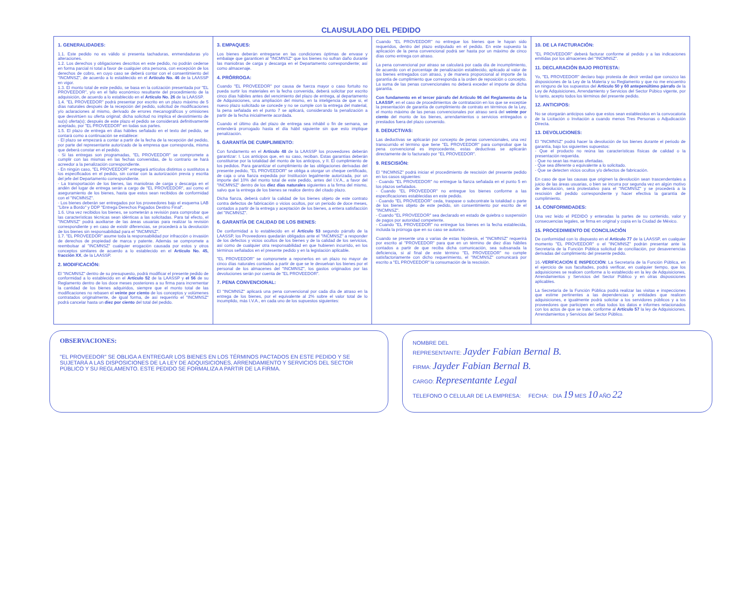CLAUSULADO DEL PEDIDO
1. GENERALIDADES:
1.1. Este pedido no es válido si presenta tachaduras, enmendaduras y/o alteraciones.
1.2. Los derechos y obligaciones descritos en este pedido, no podrán cederse en forma parcial ni total a favor de cualquier otra persona, con excepción de los derechos de cobro, en cuyo caso se deberá contar con el consentimiento del "INCMNSZ", de acuerdo a lo establecido en el Artículo No. 46 de la LAASSP en vigor.
1.3. El monto total de este pedido, se basa en la cotización presentada por "EL PROVEEDOR", y/o en el fallo económico resultante del procedimiento de la adquisición, de acuerdo a lo establecido en el Artículo No. 26 de la LAASSP.
1.4. "EL PROVEEDOR" podrá presentar por escrito en un plazo máximo de 5 días naturales después de la recepción del pedido, solicitud de modificaciones y/o aclaraciones al mismo, derivado de errores mecanográficos y omisiones que desvirtúen su oferta original; dicha solicitud no implica el desistimiento de su(s) oferta(s); después de este plazo el pedido se considerará definitivamente aceptado, por "EL PROVEEDOR" en todas sus partes.
1.5. El plazo de entrega en días hábiles señalado en el texto del pedido, se contará como a continuación se establece:
- El plazo se empezará a contar a partir de la fecha de la recepción del pedido, por parte del representante autorizado de la empresa que corresponda, misma que deberá constar en el pedido.
- Si las entregas son programadas, "EL PROVEEDOR" se compromete a cumplir con las mismas en las fechas convenidas, de lo contrario se hará acreedor a la penalización correspondiente.
- En ningún caso, "EL PROVEEDOR" entregará artículos distintos o sustitutos a los especificados en el pedido, sin contar con la autorización previa y escrita del jefe del Departamento correspondiente.
- La transportación de los bienes, las maniobras de carga y descarga en el andén del lugar de entrega serán a cargo de "EL PROVEEDOR", así como el aseguramiento de los bienes, hasta que estos sean recibidos de conformidad con el "INCMNSZ".
- Los bienes deberán ser entregados por los proveedores bajo el esquema LAB "Libre a Bordo" y DDP "Entrega Derechos Pagados Destino Final".
1.6. Una vez recibidos los bienes, se someterán a revisión para comprobar que las características técnicas sean idénticas a las solicitadas. Para tal efecto, el "INCMNSZ" podrá auxiliarse de las áreas usuarias para realizar la revisión correspondiente y en caso de existir diferencias, se procederá a la devolución de los bienes sin responsabilidad para el "INCMNSZ".
1.7. "EL PROVEEDOR" asume toda la responsabilidad por infracción o invasión de derechos de propiedad de marca y patente. Además se compromete a reembolsar al "INCMNSZ" cualquier erogación causada por estos y otros conceptos similares de acuerdo a lo establecido en el Artículo No. 45, fracción XX, de la LAASSP.
2. MODIFICACIÓN:
El "INCMNSZ" dentro de su presupuesto, podrá modificar el presente pedido de conformidad a lo establecido en el Artículo 52 de la LAASSP y el 56 de su Reglamento dentro de los doce meses posteriores a su firma para incrementar la cantidad de los bienes adquiridos, siempre que el monto total de las modificaciones no rebasen el veinte por ciento de los conceptos y volúmenes contratados originalmente, de igual forma, de así requerirlo el "INCMNSZ" podrá cancelar hasta un diez por ciento del total del pedido.
3. EMPAQUES:
Los bienes deberán entregarse en las condiciones óptimas de envase y embalaje que garanticen al "INCMNSZ" que los bienes no sufran daño durante las maniobras de carga y descarga en el Departamento correspondiente; así como almacenaje.
4. PRÓRROGA:
Cuando "EL PROVEEDOR" por causa de fuerza mayor o caso fortuito no pueda surtir los materiales en la fecha convenida, deberá solicitar por escrito cinco días hábiles antes del vencimiento del plazo de entrega, al departamento de Adquisiciones, una ampliación del mismo, en la inteligencia de que si, el nuevo plazo solicitado se concede y no se cumple con la entrega del material, la pena señalada en el punto 7 se aplicará, considerando la penalización a partir de la fecha inicialmente acordada.
Cuando el último día del plazo de entrega sea inhábil o fin de semana, se entenderá prorrogado hasta el día hábil siguiente sin que esto implique penalización.
5. GARANTÍA DE CUMPLIMIENTO:
Con fundamento en el Artículo 48 de la LAASSP los proveedores deberán garantizar: I. Los anticipos que, en su caso, reciban. Estas garantías deberán constituirse por la totalidad del monto de los anticipos, y II. El cumplimiento de los pedidos. Para garantizar el cumplimiento de las obligaciones derivadas del presente pedido, "EL PROVEEDOR" se obliga a otorgar un cheque certificado, de caja o una fianza expedida por Institución legalmente autorizada, por un importe del 10% del monto total de este pedido, antes del I.V.A., a favor del "INCMNSZ" dentro de los diez días naturales siguientes a la firma del mismo, salvo que la entrega de los bienes se realice dentro del citado plazo.
Dicha fianza, deberá cubrir la calidad de los bienes objeto de este contrato contra defectos de fabricación o vicios ocultos, por un periodo de doce meses, contados a partir de la entrega y aceptación de los bienes, a entera satisfacción del "INCMNSZ".
6. GARANTÍA DE CALIDAD DE LOS BIENES:
De conformidad a lo establecido en el Artículo 53 segundo párrafo de la LAASSP, los Proveedores quedarán obligados ante el "INCMNSZ" a responder de los defectos y vicios ocultos de los bienes y de la calidad de los servicios, así como de cualquier otra responsabilidad en que hubieren incurrido, en los términos señalados en el presente pedido y en la legislación aplicable.
"EL PROVEEDOR" se compromete a reponerlos en un plazo no mayor de cinco días naturales contados a partir de que se le devuelvan los bienes por el personal de los almacenes del "INCMNSZ", los gastos originados por las devoluciones serán por cuenta de "EL PROVEEDOR".
7. PENA CONVENCIONAL:
El "INCMNSZ" aplicará una pena convencional por cada día de atraso en la entrega de los bienes, por el equivalente al 2% sobre el valor total de lo incumplido, más I.V.A., en cada uno de los supuestos siguientes:
Cuando "EL PROVEEDOR" no entregue los bienes que le hayan sido requeridos, dentro del plazo estipulado en el pedido. En este supuesto la aplicación de la pena convencional podrá ser hasta por un máximo de cinco días como entrega con atraso.
La pena convencional por atraso se calculará por cada día de incumplimiento, de acuerdo con el porcentaje de penalización establecido, aplicado al valor de los bienes entregados con atraso, y de manera proporcional al importe de la garantía de cumplimiento que corresponda a la orden de reposición o concepto. La suma de las penas convencionales no deberá exceder el importe de dicha garantía.
Con fundamento en el tercer párrafo del Artículo 96 del Reglamento de la LAASSP, en el caso de procedimientos de contratación en los que se exceptúe la presentación de garantía de cumplimiento de contrato en términos de la Ley, el monto máximo de las penas convencionales por atraso será del veinte por ciento del monto de los bienes, arrendamientos o servicios entregados o prestados fuera del plazo convenido.
8. DEDUCTIVAS:
Las deductivas se aplicarán por concepto de penas convencionales, una vez transcurrido el término que tiene "EL PROVEEDOR" para comprobar que la pena convencional es improcedente, estas deductivas se aplicarán directamente de lo facturado por "EL PROVEEDOR".
9. RESCISIÓN:
El "INCMNSZ" podrá iniciar el procedimiento de rescisión del presente pedido en los casos siguientes:
- Cuando "EL PROVEEDOR" no entregue la fianza señalada en el punto 5 en los plazos señalados.
- Cuando "EL PROVEEDOR" no entregue los bienes conforme a las especificaciones establecidas en este pedido.
- Cuando "EL PROVEEDOR" ceda, traspase o subcontrate la totalidad o parte de los bienes objeto de este pedido, sin consentimiento por escrito de el "INCMNSZ".
- Cuando "EL PROVEEDOR" sea declarado en estado de quiebra o suspensión de pagos por autoridad competente.
- Cuando "EL PROVEEDOR" no entregue los bienes en la fecha establecida, incluida la prórroga que en su caso se autorice.
Cuando se presente una o varias de estas hipótesis, el "INCMNSZ" requerirá por escrito al "PROVEEDOR" para que en un término de diez días hábiles contados a partir de que reciba dicha comunicación, sea subsanada la deficiencia, si al final de este término "EL PROVEEDOR" no cumple satisfactoriamente con dicho requerimiento, el "INCMNSZ" comunicará por escrito a "EL PROVEEDOR" la consumación de la rescisión.
10. DE LA FACTURACIÓN:
"EL PROVEEDOR" deberá facturar conforme al pedido y a las indicaciones emitidas por los almacenes del "INCMNSZ".
11. DECLARACIÓN BAJO PROTESTA:
Yo, "EL PROVEEDOR" declaro bajo protesta de decir verdad que conozco las disposiciones de la Ley de la Materia y su Reglamento y que no me encuentro en ninguno de los supuestos del Artículo 50 y 60 antepenúltimo párrafo de la Ley de Adquisiciones, Arrendamiento y Servicios del Sector Púbico vigente, por lo tanto, acepto todos los términos del presente pedido.
12. ANTICIPOS:
No se otorgarán anticipos salvo que estos sean establecidos en la convocatoria de la Licitación o Invitación a cuando menos Tres Personas o Adjudicación Directa.
13. DEVOLUCIONES:
El "INCMNSZ" podrá hacer la devolución de los bienes durante el periodo de garantía, bajo los siguientes supuestos:
- Que el producto no reúna las características físicas de calidad o la presentación requerida.
- Que no sean las marcas ofertadas.
- Que sea diferente o equivalente a lo solicitado.
- Que se detecten vicios ocultos y/o defectos de fabricación.
En caso de que las causas que originen la devolución sean trascendentales a juicio de las áreas usuarias, o bien se incurra por segunda vez en algún motivo de devolución, será protestativo para el "INCMNSZ" y se procederá a la rescisión del pedido correspondiente y hacer efectiva la garantía de cumplimiento.
14. CONFORMIDADES:
Una vez leído el PEDIDO y enteradas la partes de su contenido, valor y consecuencias legales, se firma en original y copia en la Ciudad de México.
15. PROCEDIMIENTO DE CONCILIACIÓN
De conformidad con lo dispuesto en el Artículo 77 de la LAASSP, en cualquier momento "EL PROVEEDOR" o el "INCMNSZ" podrán presentar ante la Secretaría de la Función Pública solicitud de conciliación, por desavenencias derivadas del cumplimiento del presente pedido.
16.-VERIFICACIÓN E INSPECCIÓN: La Secretaría de la Función Pública, en el ejercicio de sus facultades, podrá verificar, en cualquier tiempo, que los adquisiciones se realicen conforme a lo establecido en la ley de Adquisiciones, Arrendamientos y Servicios del Sector Público y en otras disposiciones aplicables.
La Secretaría de la Función Pública podrá realizar las visitas e inspecciones que estime pertinentes a las dependencias y entidades que realicen adquisiciones, e igualmente podrá solicitar a los servidores públicos y a los proveedores que participen en ellas todos los datos e informes relacionados con los actos de que se trate, conforme al Artículo 57 la ley de Adquisiciones, Arrendamientos y Servicios del Sector Público.
OBSERVACIONES:
"EL PROVEEDOR" SE OBLIGA A ENTREGAR LOS BIENES EN LOS TÉRMINOS PACTADOS EN ESTE PEDIDO Y SE SUJETARÁ A LAS DISPOSICIONES DE LA LEY DE ADQUISICIONES, ARRENDAMIENTO Y SERVICIOS DEL SECTOR PÚBLICO Y SU REGLAMENTO. ESTE PEDIDO SE FORMALIZA A PARTIR DE LA FIRMA.
NOMBRE DEL
REPRESENTANTE: Jayder Fabian Bernal B.
FIRMA: Jayder Fabian Bernal B.
CARGO: Representante Legal
TELEFONO O CELULAR DE LA EMPRESA: FECHA: DIA 19 MES 10 AÑO 22